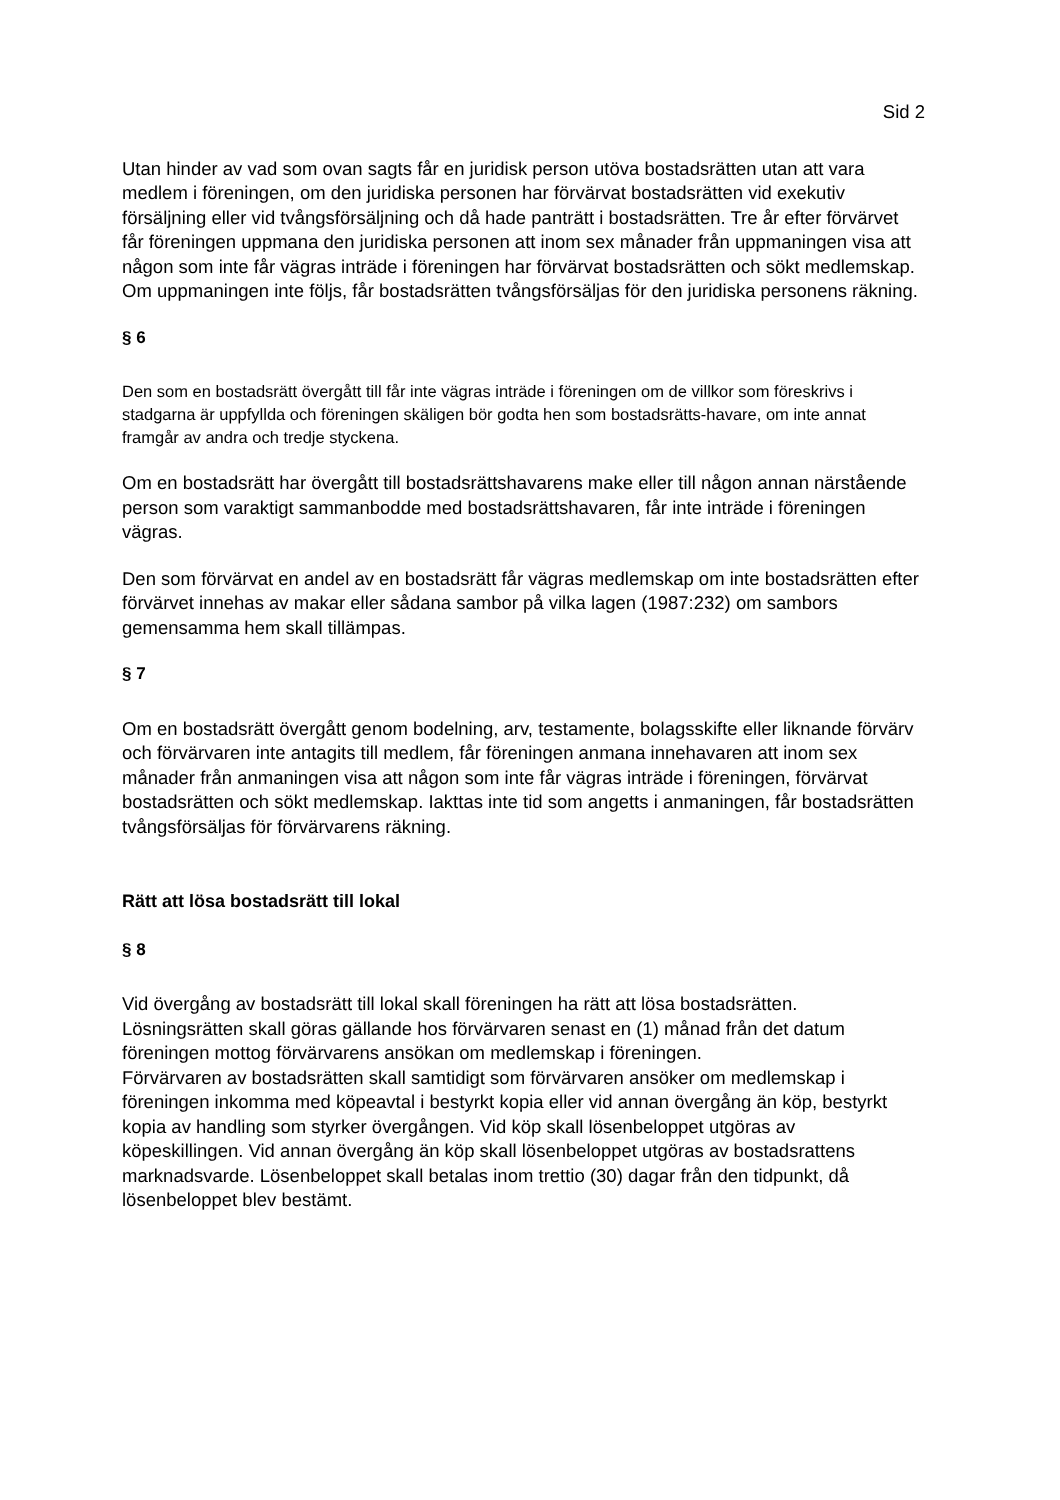Sid 2
Utan hinder av vad som ovan sagts får en juridisk person utöva bostadsrätten utan att vara medlem i föreningen, om den juridiska personen har förvärvat bostadsrätten vid exekutiv försäljning eller vid tvångsförsäljning och då hade panträtt i bostadsrätten. Tre år efter förvärvet får föreningen uppmana den juridiska personen att inom sex månader från uppmaningen visa att någon som inte får vägras inträde i föreningen har förvärvat bostadsrätten och sökt medlemskap. Om uppmaningen inte följs, får bostadsrätten tvångsförsäljas för den juridiska personens räkning.
§ 6
Den som en bostadsrätt övergått till får inte vägras inträde i föreningen om de villkor som föreskrivs i stadgarna är uppfyllda och föreningen skäligen bör godta hen som bostadsrätts-havare, om inte annat framgår av andra och tredje styckena.
Om en bostadsrätt har övergått till bostadsrättshavarens make eller till någon annan närstående person som varaktigt sammanbodde med bostadsrättshavaren, får inte inträde i föreningen vägras.
Den som förvärvat en andel av en bostadsrätt får vägras medlemskap om inte bostadsrätten efter förvärvet innehas av makar eller sådana sambor på vilka lagen (1987:232) om sambors gemensamma hem skall tillämpas.
§ 7
Om en bostadsrätt övergått genom bodelning, arv, testamente, bolagsskifte eller liknande förvärv och förvärvaren inte antagits till medlem, får föreningen anmana innehavaren att inom sex månader från anmaningen visa att någon som inte får vägras inträde i föreningen, förvärvat bostadsrätten och sökt medlemskap. Iakttas inte tid som angetts i anmaningen, får bostadsrätten tvångsförsäljas för förvärvarens räkning.
Rätt att lösa bostadsrätt till lokal
§ 8
Vid övergång av bostadsrätt till lokal skall föreningen ha rätt att lösa bostadsrätten. Lösningsrätten skall göras gällande hos förvärvaren senast en (1) månad från det datum föreningen mottog förvärvarens ansökan om medlemskap i föreningen.
Förvärvaren av bostadsrätten skall samtidigt som förvärvaren ansöker om medlemskap i föreningen inkomma med köpeavtal i bestyrkt kopia eller vid annan övergång än köp, bestyrkt kopia av handling som styrker övergången. Vid köp skall lösenbeloppet utgöras av köpeskillingen. Vid annan övergång än köp skall lösenbeloppet utgöras av bostadsrattens marknadsvarde. Lösenbeloppet skall betalas inom trettio (30) dagar från den tidpunkt, då lösenbeloppet blev bestämt.